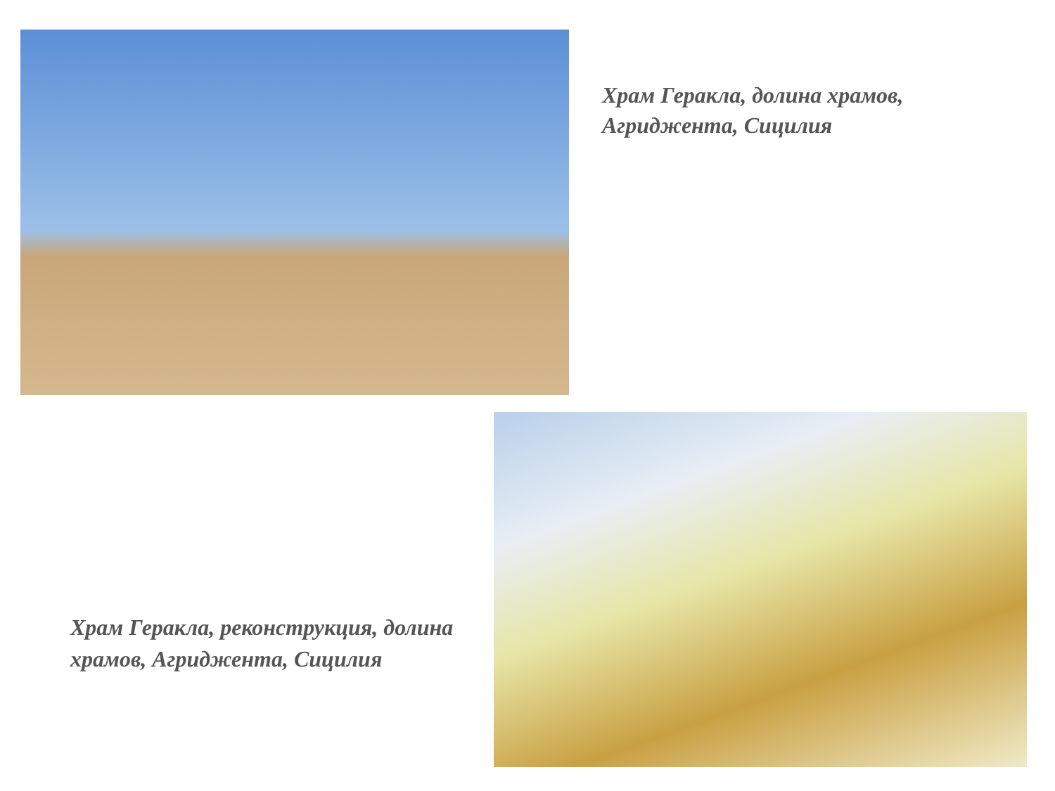Храм Геракла, долина храмов, Агриджента, Сицилия
Храм Геракла, реконструкция, долина храмов, Агриджента, Сицилия